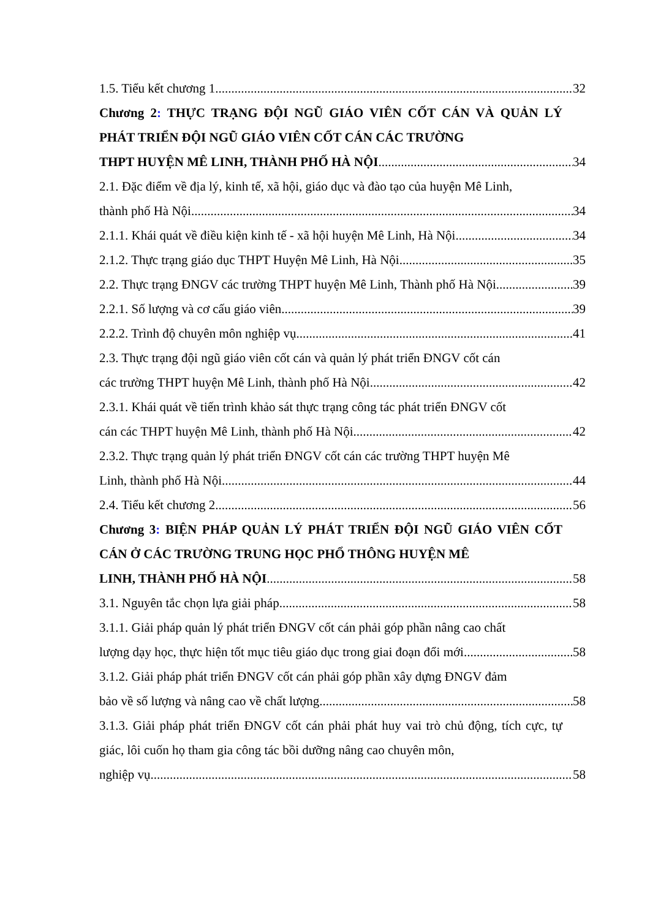1.5. Tiểu kết chương 1 32
Chương 2: THỰC TRẠNG ĐỘI NGŨ GIÁO VIÊN CỐT CÁN VÀ QUẢN LÝ PHÁT TRIỂN ĐỘI NGŨ GIÁO VIÊN CỐT CÁN CÁC TRƯỜNG
THPT HUYỆN MÊ LINH, THÀNH PHỐ HÀ NỘI 34
2.1. Đặc điểm về địa lý, kinh tế, xã hội, giáo dục và đào tạo của huyện Mê Linh,
thành phố Hà Nội 34
2.1.1. Khái quát về điều kiện kinh tế - xã hội huyện Mê Linh, Hà Nội 34
2.1.2. Thực trạng giáo dục THPT Huyện Mê Linh, Hà Nội 35
2.2. Thực trạng ĐNGV các trường THPT huyện Mê Linh, Thành phố Hà Nội 39
2.2.1. Số lượng và cơ cấu giáo viên 39
2.2.2. Trình độ chuyên môn nghiệp vụ 41
2.3. Thực trạng đội ngũ giáo viên cốt cán và quản lý phát triển ĐNGV cốt cán
các trường THPT huyện Mê Linh, thành phố Hà Nội 42
2.3.1. Khái quát về tiến trình khảo sát thực trạng công tác phát triển ĐNGV cốt
cán các THPT huyện Mê Linh, thành phố Hà Nội 42
2.3.2. Thực trạng quản lý phát triển ĐNGV cốt cán các trường THPT huyện Mê
Linh, thành phố Hà Nội 44
2.4. Tiểu kết chương 2 56
Chương 3: BIỆN PHÁP QUẢN LÝ PHÁT TRIỂN ĐỘI NGŨ GIÁO VIÊN CỐT CÁN Ở CÁC TRƯỜNG TRUNG HỌC PHỔ THÔNG HUYỆN MÊ
LINH, THÀNH PHỐ HÀ NỘI 58
3.1. Nguyên tắc chọn lựa giải pháp 58
3.1.1. Giải pháp quản lý phát triển ĐNGV cốt cán phải góp phần nâng cao chất
lượng dạy học, thực hiện tốt mục tiêu giáo dục trong giai đoạn đổi mới 58
3.1.2. Giải pháp phát triển ĐNGV cốt cán phải góp phần xây dựng ĐNGV đảm
bảo về số lượng và nâng cao về chất lượng 58
3.1.3. Giải pháp phát triển ĐNGV cốt cán phải phát huy vai trò chủ động, tích cực, tự giác, lôi cuốn họ tham gia công tác bồi dưỡng nâng cao chuyên môn,
nghiệp vụ 58